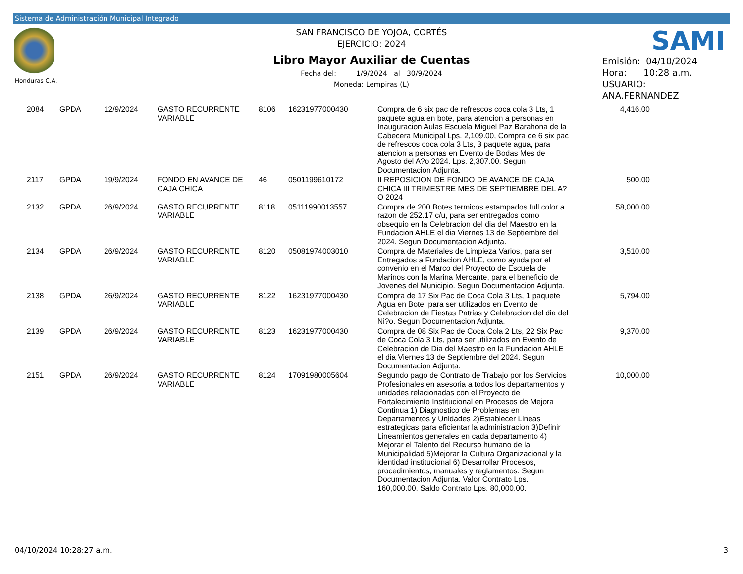Sistema de Administración Municipal Integrado
Honduras C.A.
SAN FRANCISCO DE YOJOA, CORTÉS
EJERCICIO: 2024
Libro Mayor Auxiliar de Cuentas
Fecha del: 1/9/2024 al 30/9/2024
Moneda: Lempiras (L)
SAMI
Emisión: 04/10/2024
Hora: 10:28 a.m.
USUARIO:
ANA.FERNANDEZ
| | 2084 | GPDA | 12/9/2024 | GASTO RECURRENTE VARIABLE | 8106 | 16231977000430 | Compra de 6 six pac de refrescos coca cola 3 Lts, 1 paquete agua en bote, para atencion a personas en Inauguracion Aulas Escuela Miguel Paz Barahona de la Cabecera Municipal Lps. 2,109.00, Compra de 6 six pac de refrescos coca cola 3 Lts, 3 paquete agua, para atencion a personas en Evento de Bodas Mes de Agosto del A?o 2024. Lps. 2,307.00. Segun Documentacion Adjunta. | 4,416.00 | |
| | 2117 | GPDA | 19/9/2024 | FONDO EN AVANCE DE CAJA CHICA | 46 | 0501199610172 | II REPOSICION DE FONDO DE AVANCE DE CAJA CHICA III TRIMESTRE MES DE SEPTIEMBRE DEL A?O 2024 | 500.00 | |
| | 2132 | GPDA | 26/9/2024 | GASTO RECURRENTE VARIABLE | 8118 | 05111990013557 | Compra de 200 Botes termicos estampados full color a razon de 252.17 c/u, para ser entregados como obsequio en la Celebracion del dia del Maestro en la Fundacion AHLE el dia Viernes 13 de Septiembre del 2024. Segun Documentacion Adjunta. | 58,000.00 | |
| | 2134 | GPDA | 26/9/2024 | GASTO RECURRENTE VARIABLE | 8120 | 05081974003010 | Compra de Materiales de Limpieza Varios, para ser Entregados a Fundacion AHLE, como ayuda por el convenio en el Marco del Proyecto de Escuela de Marinos con la Marina Mercante, para el beneficio de Jovenes del Municipio. Segun Documentacion Adjunta. | 3,510.00 | |
| | 2138 | GPDA | 26/9/2024 | GASTO RECURRENTE VARIABLE | 8122 | 16231977000430 | Compra de 17 Six Pac de Coca Cola 3 Lts, 1 paquete Agua en Bote, para ser utilizados en Evento de Celebracion de Fiestas Patrias y Celebracion del dia del Ni?o. Segun Documentacion Adjunta. | 5,794.00 | |
| | 2139 | GPDA | 26/9/2024 | GASTO RECURRENTE VARIABLE | 8123 | 16231977000430 | Compra de 08 Six Pac de Coca Cola 2 Lts, 22 Six Pac de Coca Cola 3 Lts, para ser utilizados en Evento de Celebracion de Dia del Maestro en la Fundacion AHLE el dia Viernes 13 de Septiembre del 2024. Segun Documentacion Adjunta. | 9,370.00 | |
| | 2151 | GPDA | 26/9/2024 | GASTO RECURRENTE VARIABLE | 8124 | 17091980005604 | Segundo pago de Contrato de Trabajo por los Servicios Profesionales en asesoria a todos los departamentos y unidades relacionadas con el Proyecto de Fortalecimiento Institucional en Procesos de Mejora Continua 1) Diagnostico de Problemas en Departamentos y Unidades 2)Establecer Lineas estrategicas para eficientar la administracion 3)Definir Lineamientos generales en cada departamento 4) Mejorar el Talento del Recurso humano de la Municipalidad 5)Mejorar la Cultura Organizacional y la identidad institucional 6) Desarrollar Procesos, procedimientos, manuales y reglamentos. Segun Documentacion Adjunta. Valor Contrato Lps. 160,000.00. Saldo Contrato Lps. 80,000.00. | 10,000.00 | |
04/10/2024 10:28:27 a.m. 3